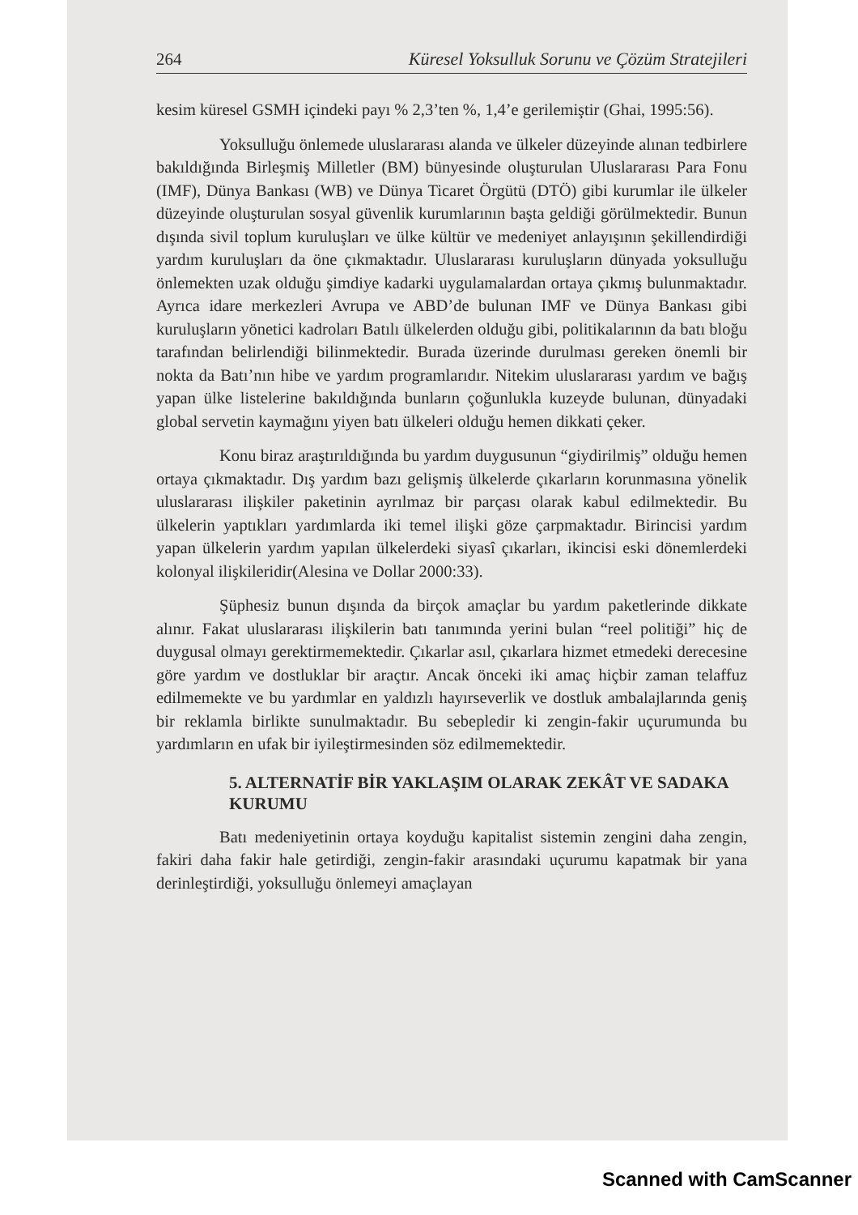264 Küresel Yoksulluk Sorunu ve Çözüm Stratejileri
kesim küresel GSMH içindeki payı % 2,3’ten %, 1,4’e gerilemiştir (Ghai, 1995:56).
Yoksulluğu önlemede uluslararası alanda ve ülkeler düzeyinde alınan tedbirlere bakıldığında Birleşmiş Milletler (BM) bünyesinde oluşturulan Uluslararası Para Fonu (IMF), Dünya Bankası (WB) ve Dünya Ticaret Örgütü (DTÖ) gibi kurumlar ile ülkeler düzeyinde oluşturulan sosyal güvenlik kurumlarının başta geldiği görülmektedir. Bunun dışında sivil toplum kuruluşları ve ülke kültür ve medeniyet anlayışının şekillendirdiği yardım kuruluşları da öne çıkmaktadır. Uluslararası kuruluşların dünyada yoksulluğu önlemekten uzak olduğu şimdiye kadarki uygulamalardan ortaya çıkmış bulunmaktadır. Ayrıca idare merkezleri Avrupa ve ABD’de bulunan IMF ve Dünya Bankası gibi kuruluşların yönetici kadroları Batılı ülkelerden olduğu gibi, politikalarının da batı bloğu tarafından belirlendiği bilinmektedir. Burada üzerinde durulması gereken önemli bir nokta da Batı’nın hibe ve yardım programlarıdır. Nitekim uluslararası yardım ve bağış yapan ülke listelerine bakıldığında bunların çoğunlukla kuzeyde bulunan, dünyadaki global servetin kaymağını yiyen batı ülkeleri olduğu hemen dikkati çeker.
Konu biraz araştırıldığında bu yardım duygusunun “giydirilmiş” olduğu hemen ortaya çıkmaktadır. Dış yardım bazı gelişmiş ülkelerde çıkarların korunmasına yönelik uluslararası ilişkiler paketinin ayrılmaz bir parçası olarak kabul edilmektedir. Bu ülkelerin yaptıkları yardımlarda iki temel ilişki göze çarpmaktadır. Birincisi yardım yapan ülkelerin yardım yapılan ülkelerdeki siyasî çıkarları, ikincisi eski dönemlerdeki kolonyal ilişkileridir(Alesina ve Dollar 2000:33).
Şüphesiz bunun dışında da birçok amaçlar bu yardım paketlerinde dikkate alınır. Fakat uluslararası ilişkilerin batı tanımında yerini bulan “reel politiği” hiç de duygusal olmayı gerektirmemektedir. Çıkarlar asıl, çıkarlara hizmet etmedeki derecesine göre yardım ve dostluklar bir araçtır. Ancak önceki iki amaç hiçbir zaman telaffuz edilmemekte ve bu yardımlar en yaldızlı hayırseverlik ve dostluk ambalajlarında geniş bir reklamla birlikte sunulmaktadır. Bu sebepledir ki zengin-fakir uçurumunda bu yardımların en ufak bir iyileştirmesinden söz edilmemektedir.
5. ALTERNATİF BİR YAKLAŞIM OLARAK ZEKÂT VE SADAKA KURUMU
Batı medeniyetinin ortaya koyduğu kapitalist sistemin zengini daha zengin, fakiri daha fakir hale getirdiği, zengin-fakir arasındaki uçurumu kapatmak bir yana derinleştirdiği, yoksulluğu önlemeyi amaçlayan
Scanned with CamScanner